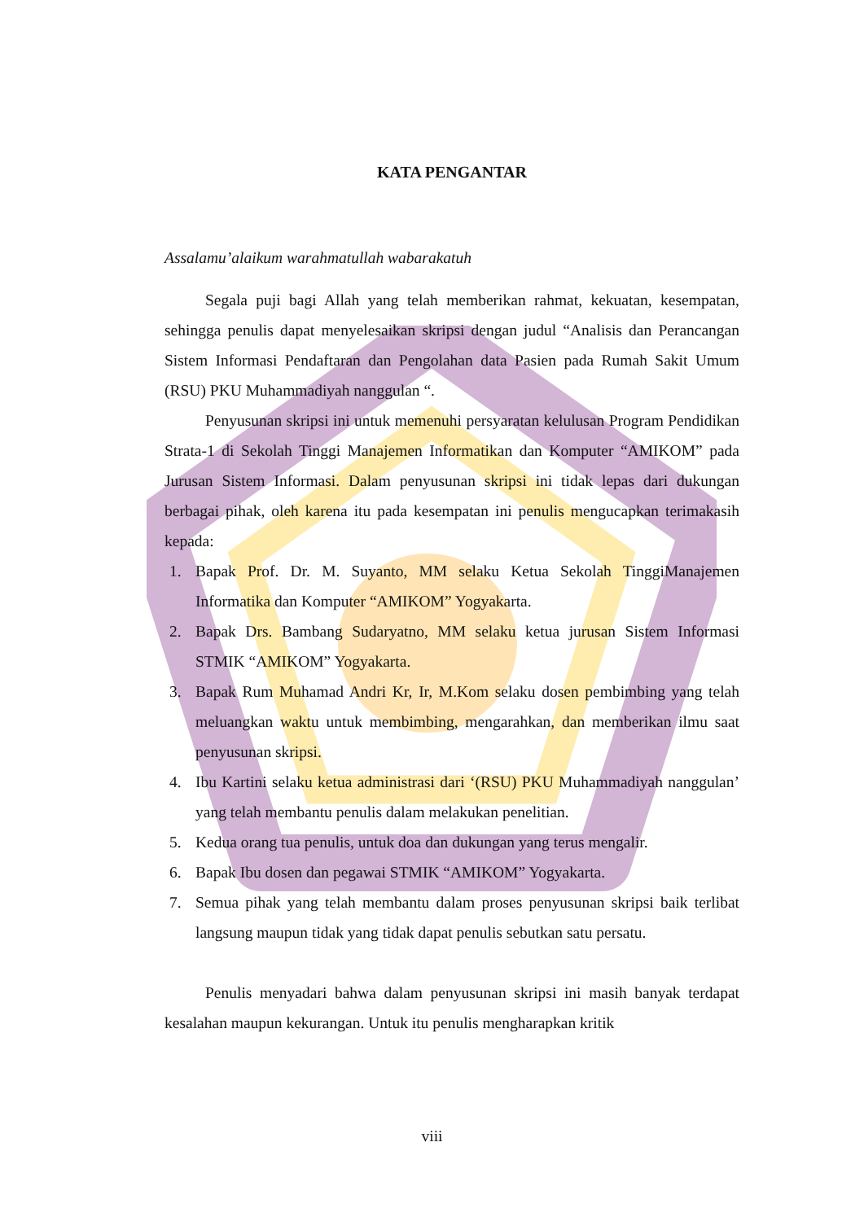KATA PENGANTAR
Assalamu’alaikum warahmatullah wabarakatuh
Segala puji bagi Allah yang telah memberikan rahmat, kekuatan, kesempatan, sehingga penulis dapat menyelesaikan skripsi dengan judul “Analisis dan Perancangan Sistem Informasi Pendaftaran dan Pengolahan data Pasien pada Rumah Sakit Umum (RSU) PKU Muhammadiyah nanggulan “.
Penyusunan skripsi ini untuk memenuhi persyaratan kelulusan Program Pendidikan Strata-1 di Sekolah Tinggi Manajemen Informatikan dan Komputer “AMIKOM” pada Jurusan Sistem Informasi. Dalam penyusunan skripsi ini tidak lepas dari dukungan berbagai pihak, oleh karena itu pada kesempatan ini penulis mengucapkan terimakasih kepada:
1. Bapak Prof. Dr. M. Suyanto, MM selaku Ketua Sekolah TinggiManajemen Informatika dan Komputer “AMIKOM” Yogyakarta.
2. Bapak Drs. Bambang Sudaryatno, MM selaku ketua jurusan Sistem Informasi STMIK “AMIKOM” Yogyakarta.
3. Bapak Rum Muhamad Andri Kr, Ir, M.Kom selaku dosen pembimbing yang telah meluangkan waktu untuk membimbing, mengarahkan, dan memberikan ilmu saat penyusunan skripsi.
4. Ibu Kartini selaku ketua administrasi dari ‘(RSU) PKU Muhammadiyah nanggulan’ yang telah membantu penulis dalam melakukan penelitian.
5. Kedua orang tua penulis, untuk doa dan dukungan yang terus mengalir.
6. Bapak Ibu dosen dan pegawai STMIK “AMIKOM” Yogyakarta.
7. Semua pihak yang telah membantu dalam proses penyusunan skripsi baik terlibat langsung maupun tidak yang tidak dapat penulis sebutkan satu persatu.
Penulis menyadari bahwa dalam penyusunan skripsi ini masih banyak terdapat kesalahan maupun kekurangan. Untuk itu penulis mengharapkan kritik
viii